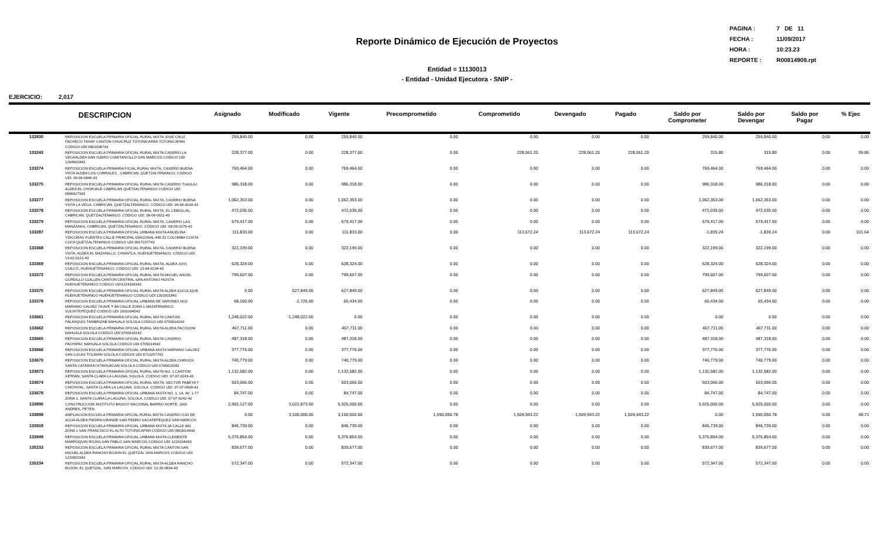Reporte Dinámico de Ejecución de Proyectos
Entidad = 11130013
- Entidad - Unidad Ejecutora - SNIP -
PAGINA : 7 DE 11
FECHA : 11/09/2017
HORA : 10:23.23
REPORTE : R00814909.rpt
EJERCICIO: 2,017
| DESCRIPCION | | Asignado | Modificado | Vigente | Precomprometido | Comprometido | Devengado | Pagado | Saldo por Comprometer | Saldo por Devengar | Saldo por Pagar | % Ejec |
| --- | --- | --- | --- | --- | --- | --- | --- | --- | --- | --- | --- | --- |
| 132830 | REPOSICION ESCUELA PRIMARIA OFICIAL RURAL MIXTA JOSE CRUZ PACHECO TAHAY CANTON CHUICRUZ TOTONICAPAN TOTONICAPAN CODIGO UDI 0801006743 | 259,840.00 | 0.00 | 259,840.00 | 0.00 | 0.00 | 0.00 | 0.00 | 259,840.00 | 259,840.00 | 0.00 | 0.00 |
| 133243 | REPOSICION ESCUELA PRIMARIA OFICIAL RURAL MIXTA CASERIO LA VEGAALDEA SAN ISIDRO COMITANCILLO SAN MARCOS CODIGO UDI 1204002443 | 228,377.00 | 0.00 | 228,377.00 | 0.00 | 228,061.20 | 228,061.20 | 228,061.20 | 315.80 | 315.80 | 0.00 | 99.86 |
| 133274 | REPOSICION ESCUELA PRIMARIA FICIAL RURAL MIXTA, CASERIO BUENA VISTA ALDEA LOS CORRALES , CABRICAN, QUETZALTENANGO. CÓDIGO UDI: 09-06-0846-43 | 769,464.00 | 0.00 | 769,464.00 | 0.00 | 0.00 | 0.00 | 0.00 | 769,464.00 | 769,464.00 | 0.00 | 0.00 |
| 133275 | REPOSICION ESCUELA PRIMARIA OFICIAL RURAL MIXTA CASERIO TUAJLAJ ALDEA EL CHORJALE CABRICAN QUETZALTENANGO CODIGO UDI 0906027343 | 986,318.00 | 0.00 | 986,318.00 | 0.00 | 0.00 | 0.00 | 0.00 | 986,318.00 | 986,318.00 | 0.00 | 0.00 |
| 133277 | REPOSICION ESCUELA PRIMARIA OFICIAL RURAL MIXTA, CASERIO BUENA VISTA LA VEGA, CABRICAN, QUETZALTENANGO. CÓDIGO UDI: 09-06-0016-43 | 1,062,353.00 | 0.00 | 1,062,353.00 | 0.00 | 0.00 | 0.00 | 0.00 | 1,062,353.00 | 1,062,353.00 | 0.00 | 0.00 |
| 133278 | REPOSICION ESCUELA PRIMARIA OFICIAL RURAL MIXTA, EL CEBOLLIN, CABRICAN, QUETZALTENANGO. CÓDIGO UDI: 09-06-0011-43 | 472,035.00 | 0.00 | 472,035.00 | 0.00 | 0.00 | 0.00 | 0.00 | 472,035.00 | 472,035.00 | 0.00 | 0.00 |
| 133279 | REPOSICION ESCUELA PRIMARIA OFICIAL RURAL MIXTA, CASERIO LAS MANZANAS, CABRICAN, QUETZALTENANGO. CÓDIGO UDI: 09-06-0276-43 | 579,417.00 | 0.00 | 579,417.00 | 0.00 | 0.00 | 0.00 | 0.00 | 579,417.00 | 579,417.00 | 0.00 | 0.00 |
| 133287 | REPOSICION ESCUELA PRIMARIA OFICIAL URBANA MIXTA ANGELINA YDIGORAS FUENTES CALLE PRINCIPAL DIAGONAL 449 Z2 COLOMBA COSTA CUCA QUETZALTENANGO CODIGO UDI 0917237743 | 111,833.00 | 0.00 | 111,833.00 | 0.00 | 113,672.24 | 113,672.24 | 113,672.24 | -1,839.24 | -1,839.24 | 0.00 | 101.64 |
| 133368 | REPOSICION ESCUELA PRIMARIA OFICIAL RURAL MIXTA, CASERIO BUENA VISTA, ALDEA EL MAZANILLO, CHIANTLA, HUEHUETENANGO. CÓDIGO UDI: 13-02-0121-43 | 322,199.00 | 0.00 | 322,199.00 | 0.00 | 0.00 | 0.00 | 0.00 | 322,199.00 | 322,199.00 | 0.00 | 0.00 |
| 133369 | REPOSICION ESCUELA PRIMARIA OFICIAL RURAL MIXTA, ALDEA JOVI, CUILCO, HUEHUETENANGO. CÓDIGO UDI: 13-04-0234-43 | 628,324.00 | 0.00 | 628,324.00 | 0.00 | 0.00 | 0.00 | 0.00 | 628,324.00 | 628,324.00 | 0.00 | 0.00 |
| 133372 | REPOSICION ESCUELA PRIMARIA OFICIAL RURAL MIXTA MIGUEL ANGEL GORDILLO GUILLEN CANTON CENTRAL SAN ANTONIO HUISTA HUEHUETENANGO CODIGO UDI1324106343 | 799,607.00 | 0.00 | 799,607.00 | 0.00 | 0.00 | 0.00 | 0.00 | 799,607.00 | 799,607.00 | 0.00 | 0.00 |
| 133375 | REPOSICION ESCUELA PRIMARIA OFICIAL RURAL MIXTA ALDEA SUCULIQUE HUEHUETENANGO HUEHUETENANGO CODIGO UDI 1301001843 | 0.00 | 627,849.00 | 627,849.00 | 0.00 | 0.00 | 0.00 | 0.00 | 627,849.00 | 627,849.00 | 0.00 | 0.00 |
| 133378 | REPOSICION ESCUELA PRIMARIA OFICIAL URBANA DE VARONES NO2 MARIANO GALVEZ 7A AVE Y 8A CALLE ZONA 1 MAZATENANGO SUCHITEPEQUEZ CODIGO UDI 1001004543 | 68,160.00 | -2,726.00 | 65,434.00 | 0.00 | 0.00 | 0.00 | 0.00 | 65,434.00 | 65,434.00 | 0.00 | 0.00 |
| 133661 | REPOSICION ESCUELA PRIMARIA OFICIAL RURAL MIXTA CANTON PALANQUIX TAMBRIZAB NAHUALA SOLOLA CODIGO UDI 0705014243 | 1,248,022.00 | -1,248,022.00 | 0.00 | 0.00 | 0.00 | 0.00 | 0.00 | 0.00 | 0.00 | 0.00 | 0.00 |
| 133662 | REPOSICION ESCUELA PRIMARIA OFICIAL RURAL MIXTA ALDEA PACOXOM NAHUALA SOLOLA CODIGO UDI 0705016143 | 467,711.00 | 0.00 | 467,711.00 | 0.00 | 0.00 | 0.00 | 0.00 | 467,711.00 | 467,711.00 | 0.00 | 0.00 |
| 133665 | REPOSICION ESCUELA PRIMARIA OFICIAL RURAL MIXTA CASERIO PACHIPAC NAHUALA SOLOLA CODIGO UDI 0705014643 | 487,318.00 | 0.00 | 487,318.00 | 0.00 | 0.00 | 0.00 | 0.00 | 487,318.00 | 487,318.00 | 0.00 | 0.00 |
| 133666 | REPOSICION ESCUELA PRIMARIA OFICIAL URBANA MIXTA MARIANO GALVEZ SAN LUCAS TOLIMAN SOLOLA CODIGOI UDI 0713257743 | 377,776.00 | 0.00 | 377,776.00 | 0.00 | 0.00 | 0.00 | 0.00 | 377,776.00 | 377,776.00 | 0.00 | 0.00 |
| 133670 | REPOSICION ESCUELA PRIMARIA OFICIAL RURAL MIXTA ALDEA CHIRIJOX SANTA CATARIAN IXTAHUACAN SOLOLA CODIGO UDI 0706022043 | 740,779.00 | 0.00 | 740,779.00 | 0.00 | 0.00 | 0.00 | 0.00 | 740,779.00 | 740,779.00 | 0.00 | 0.00 |
| 133673 | REPOSICION ESCUELA PRIMARIA OFICIAL RURAL MIXTA NO. 1 CANTÓN XIPRIÁN, SANTA CLARA LA LAGUNA, SOLOLÁ. CODIGO UDI: 07-07-0243-43 | 1,132,582.00 | 0.00 | 1,132,582.00 | 0.00 | 0.00 | 0.00 | 0.00 | 1,132,582.00 | 1,132,582.00 | 0.00 | 0.00 |
| 133674 | REPOSICION ESCUELA PRIMARIA OFICIAL RURAL MIXTA, SECTOR PABEYA Y CHICHIYAL, SANTA CLARA LA LAGUNA, SOLOLA. CODIGO UDI: 07-07-0008-43 | 503,066.00 | 0.00 | 503,066.00 | 0.00 | 0.00 | 0.00 | 0.00 | 503,066.00 | 503,066.00 | 0.00 | 0.00 |
| 133678 | REPOSICION ESCUELA PRIMARIA OFICIAL URBANA MIXTA NO. 1, 1A. AV. 1-77 ZONA 1, SANTA CLARA LA LAGUNA, SOLOLA. CODIGO UDI: 07-07-0242-43 | 84,747.00 | 0.00 | 84,747.00 | 0.00 | 0.00 | 0.00 | 0.00 | 84,747.00 | 84,747.00 | 0.00 | 0.00 |
| 133890 | CONSTRUCCION INSTITUTO BASICO NACIONAL BARRIO NORTE, SAN ANDRES, PETEN. | 2,902,127.00 | 3,022,873.00 | 5,925,000.00 | 0.00 | 0.00 | 0.00 | 0.00 | 5,925,000.00 | 5,925,000.00 | 0.00 | 0.00 |
| 133898 | AMPLIACION ESCUELA PRIMARIA OFICIAL RURAL MIXTA CASERIO OJO DE AGUA ALDEA PIEDRA GRANDE SAN PEDRO SACATEPEQUEZ SAN MARCOS | 0.00 | 3,100,000.00 | 3,100,000.00 | 1,590,056.78 | 1,509,943.22 | 1,509,943.22 | 1,509,943.22 | 0.00 | 1,590,056.78 | 0.00 | 48.71 |
| 133918 | REPOSICION ESCUELA PRIMARIA OFICIAL URBANA MIXTA 3A CALLE 681 ZONA 1 SAN FRANCISCO EL ALTO TOTONICAPAN CODIGO UDI 0803014643 | 846,739.00 | 0.00 | 846,739.00 | 0.00 | 0.00 | 0.00 | 0.00 | 846,739.00 | 846,739.00 | 0.00 | 0.00 |
| 133949 | REPOSICION ESCUELA PRIMARIA OFICIAL URBANA MIXTA CLEMENTE MARROQUIN ROJAS SAN PABLO SAN MARCOS CODIGO UDI 1219104043 | 5,376,854.00 | 0.00 | 5,376,854.00 | 0.00 | 0.00 | 0.00 | 0.00 | 5,376,854.00 | 5,376,854.00 | 0.00 | 0.00 |
| 135233 | REPOSICION ESCUELA PRIMARIA OFICIAL RURAL MIXTA CANTON SAN MIGUEL ALDEA RANCHO BOJON EL QUETZAL SAN MARCOS CODIGO UDI 1220002343 | 839,677.00 | 0.00 | 839,677.00 | 0.00 | 0.00 | 0.00 | 0.00 | 839,677.00 | 839,677.00 | 0.00 | 0.00 |
| 135234 | REPOSICION ESCUELA PRIMARIA OFICIAL RURAL MIXTA ALDEA RANCHO BOJON, EL QUETZAL, SAN MARCOS. CÓDIGO UDI: 12-20-0834-43 | 572,347.00 | 0.00 | 572,347.00 | 0.00 | 0.00 | 0.00 | 0.00 | 572,347.00 | 572,347.00 | 0.00 | 0.00 |